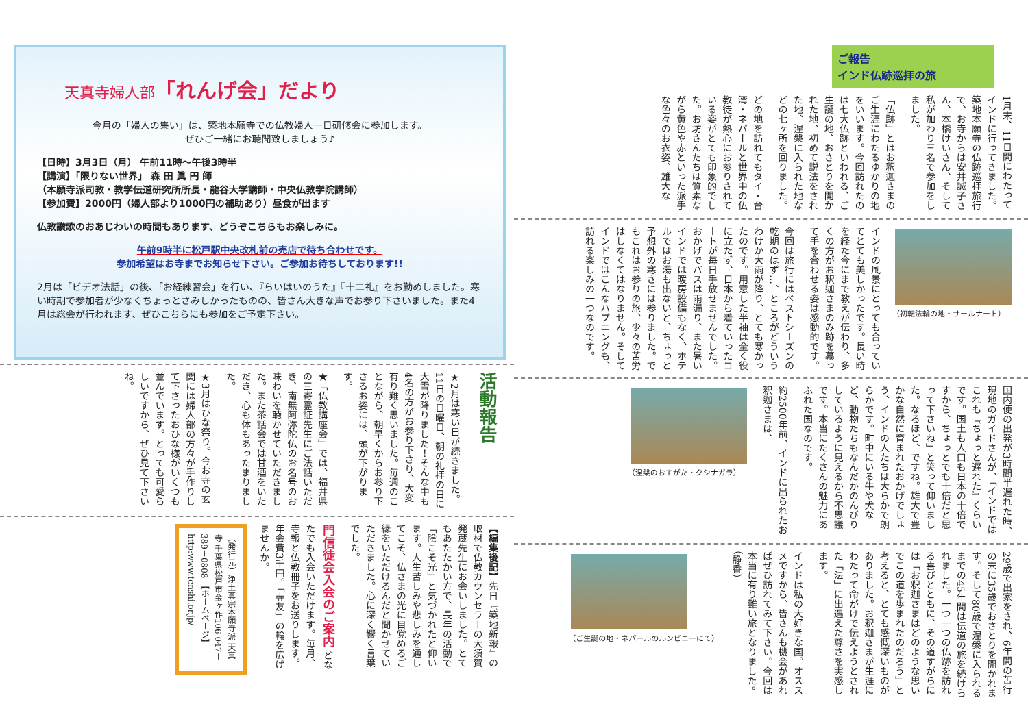天真寺婦人部「れんげ会」だより
今月の「婦人の集い」は、築地本願寺での仏教婦人一日研修会に参加します。
ぜひご一緒にお聴聞致しましょう♪
【日時】3月3日（月） 午前11時～午後3時半
【講演】「限りない世界」 森 田 眞 円 師
（本願寺派司教・教学伝道研究所所長・龍谷大学講師・中央仏教学院講師）
【参加費】2000円（婦人部より1000円の補助あり）昼食が出ます
仏教讃歌のおあじわいの時間もあります、どうぞこちらもお楽しみに。
午前9時半に松戸駅中央改札前の売店で待ち合わせです。
参加希望はお寺までお知らせ下さい。ご参加お待ちしております!!
2月は「ビデオ法話」の後、「お経練習会」を行い、『らいはいのうた』『十二礼』をお勤めしました。寒い時期で参加者が少なくちょっとさみしかったものの、皆さん大きな声でお参り下さいました。また4月は総会が行われます、ぜひこちらにも参加をご予定下さい。
活動報告
★2月は寒い日が続きました。11日の日曜日、朝の礼拝の日に大雪が降りました！そんな中も4名の方がお参り下さり、大変有り難く思いました。毎週のことながら、朝早くからお参り下さるお姿には、頭が下がります。
★「仏教講座会」では、福井県の三寄霊証先生にご法話いただき、南無阿弥陀仏のお名号のお味わいを聴かせていただきました。また茶話会では甘酒をいただき、心も体もあったまりました。
★3月はひな祭り。今お寺の玄関には婦人部の方々が手作りして下さったおひな様がいくつも並んでいます。とっても可愛らしいですから、ぜひ見て下さいね。
【編集後記】先日『築地新報』の取材で仏教カウンセラーの大須賀発蔵先生にお会いしました。とてもあたたかい方で、長年の活動で「陰こそ光」と気づかれたと仰います。人生苦しみや悲しみを通してこそ、仏さまの光に目覚めるご縁をいただけるんだと聞かせていただきました。心に深く響く言葉でした。
門信徒会入会のご案内 どなたでも入会いただけます。毎月、寺報と仏教冊子をお送りします。年会費3千円。「寺友」の輪を広げませんか。
（発行元）浄土真宗本願寺派 天真寺 千葉県松戸市金ヶ作106 047－389－0808 【ホームページ】 http:www.tenshi.or.jp/
ご報告
インド仏跡巡拝の旅
1月末、11日間にわたってインドに行ってきました。築地本願寺の仏跡巡拝旅行で、お寺からは安井誠子さん、本橋けいさん、そして私が加わり三名で参加をしました。
「仏跡」とはお釈迦さまのご生涯にわたるゆかりの地をいいます。今回訪れたのは七大仏跡といわれる、ご生誕の地、おさとりを開かれた地、初めて説法をされた地、涅槃に入られた地などの七ヶ所を回りました。
どの地を訪れてもタイ・台湾・ネパールと世界中の仏教徒が熱心にお参りされている姿がとても印象的でした。お坊さんたちは質素ながら黄色や赤といった派手な色々のお衣姿、雄大な
（初転法輪の地・サールナート）
インドの風景にとっても合っていてとても美しかったです。長い時を経た今にまで教えが伝わり、多くの方がお釈迦さまのみ跡を慕って手を合わせる姿は感動的です。
今回は旅行にはベストシーズンの乾期のはず…、ところがどういうわけか大雨が降り、とても寒かったのです。用意した半袖は全く役に立たず、日本から着ていったコートが毎日手放せませんでした。おかげでバスは雨漏り、また暑いインドでは暖房設備もなく、ホテルではお湯も出ないと、ちょっと予想外の寒さには参りました。でもこれはお参りの旅、少々の苦労はしなくてはなりません。そしてインドではこんなハプニングも、訪れる楽しみの一つなのです。
国内便の出発が3時間半遅れた時、現地のガイドさんが、「インドではこれも『ちょっと遅れた』くらいです。国土も人口も日本の十倍ですから、ちょっとでも十倍だと思って下さいね」と笑って仰いました。なるほど、ですね。雄大で豊かな自然に育まれたおかげでしょう、インドの人たちは大らかで朗らかです。町中にいる牛や犬など、動物たちもなんだかのんびりしているように見えるから不思議です。本当にたくさんの魅力にあふれた国なのです。
約2500年前、インドに出られたお釈迦さまは、
（涅槃のおすがた・クシナガラ）
29歳で出家をされ、6年間の苦行の末に35歳でおさとりを開かれます。そして80歳で涅槃に入られるまでの45年間は伝道の旅を続けられました。一つ一つの仏跡を訪れる喜びとともに、その道すがらには「お釈迦さまはどのような思いでこの道を歩まれたのだろう」と考えると、とても感慨深いものがありました。お釈迦さまが生涯にわたって命がけで伝えようとされた「法」に出遇えた尊さを実感します。
インドは私の大好きな国。オススメですから、皆さんも機会があればぜひ訪れてみて下さい。今回は本当に有り難い旅となりました。（静香）
（ご生誕の地・ネパールのルンビニーにて）